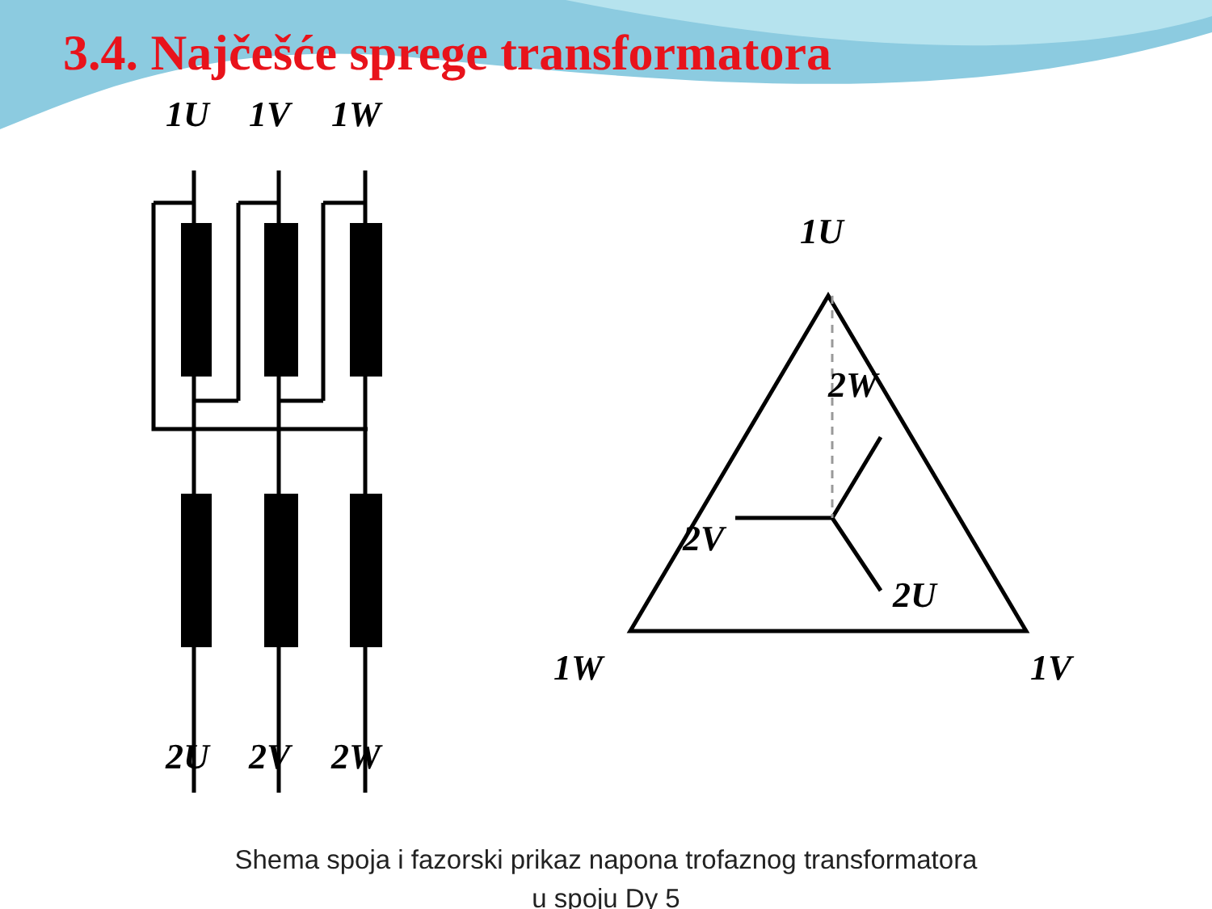3.4. Najčešće sprege transformatora
1U
1V
1W
2U
2V
2W
1U
1W
1V
2W
2V
2U
Shema spoja i fazorski prikaz napona trofaznog transformatora
u spoju Dy 5